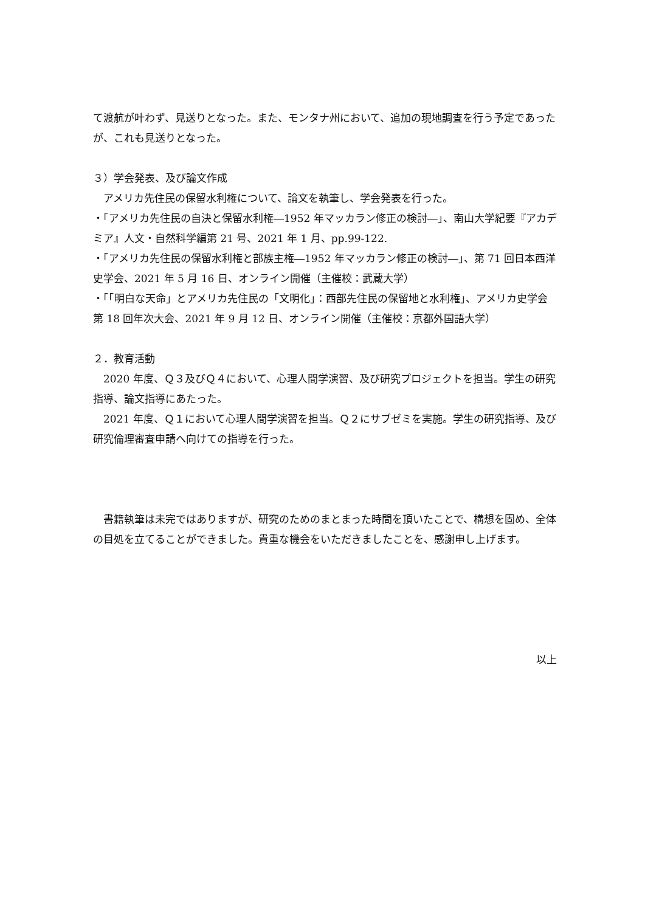て渡航が叶わず、見送りとなった。また、モンタナ州において、追加の現地調査を行う予定であったが、これも見送りとなった。
３）学会発表、及び論文作成
　アメリカ先住民の保留水利権について、論文を執筆し、学会発表を行った。
・「アメリカ先住民の自決と保留水利権―1952 年マッカラン修正の検討―」、南山大学紀要『アカデミア』人文・自然科学編第 21 号、2021 年 1 月、pp.99-122.
・「アメリカ先住民の保留水利権と部族主権―1952 年マッカラン修正の検討―」、第 71 回日本西洋史学会、2021 年 5 月 16 日、オンライン開催（主催校：武蔵大学）
・「「明白な天命」とアメリカ先住民の「文明化」：西部先住民の保留地と水利権」、アメリカ史学会第 18 回年次大会、2021 年 9 月 12 日、オンライン開催（主催校：京都外国語大学）
２．教育活動
　2020 年度、Ｑ３及びＱ４において、心理人間学演習、及び研究プロジェクトを担当。学生の研究指導、論文指導にあたった。
　2021 年度、Ｑ１において心理人間学演習を担当。Ｑ２にサブゼミを実施。学生の研究指導、及び研究倫理審査申請へ向けての指導を行った。
　書籍執筆は未完ではありますが、研究のためのまとまった時間を頂いたことで、構想を固め、全体の目処を立てることができました。貴重な機会をいただきましたことを、感謝申し上げます。
以上